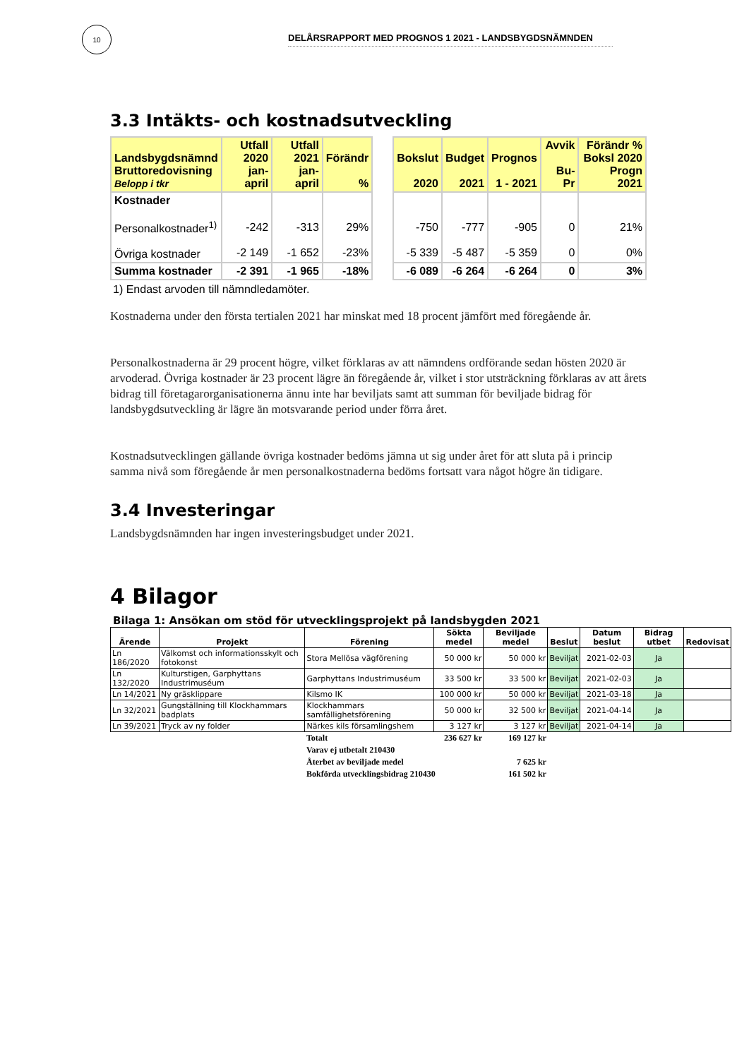10
DELÅRSRAPPORT MED PROGNOS 1 2021 - LANDSBYGDSNÄMNDEN
3.3 Intäkts- och kostnadsutveckling
| Landsbygdsnämnd Bruttoredovisning Belopp i tkr | Utfall 2020 jan-april | Utfall 2021 jan-april | Förändr % | | Bokslut 2020 | Budget 2021 | Prognos 1 - 2021 | Avvik Bu-Pr | Förändr % Boksl 2020 Progn 2021 |
| Kostnader Personalkostnader<sup>1)</sup> Övriga kostnader | -242 -2 149 | -313 -1 652 | 29% -23% | | -750 -5 339 | -777 -5 487 | -905 -5 359 | 0 0 | 21% 0% |
| Summa kostnader | -2 391 | -1 965 | -18% | | -6 089 | -6 264 | -6 264 | 0 | 3% |
1) Endast arvoden till nämndledamöter.
Kostnaderna under den första tertialen 2021 har minskat med 18 procent jämfört med föregående år.
Personalkostnaderna är 29 procent högre, vilket förklaras av att nämndens ordförande sedan hösten 2020 är arvoderad. Övriga kostnader är 23 procent lägre än föregående år, vilket i stor utsträckning förklaras av att årets bidrag till företagarorganisationerna ännu inte har beviljats samt att summan för beviljade bidrag för landsbygdsutveckling är lägre än motsvarande period under förra året.
Kostnadsutvecklingen gällande övriga kostnader bedöms jämna ut sig under året för att sluta på i princip samma nivå som föregående år men personalkostnaderna bedöms fortsatt vara något högre än tidigare.
3.4 Investeringar
Landsbygdsnämnden har ingen investeringsbudget under 2021.
4 Bilagor
Bilaga 1: Ansökan om stöd för utvecklingsprojekt på landsbygden 2021
| Ärende | Projekt | Förening | Sökta medel | Beviljade medel | Beslut | Datum beslut | Bidrag utbet | Redovisat |
| --- | --- | --- | --- | --- | --- | --- | --- | --- |
| Ln 186/2020 | Välkomst och informationsskylt och fotokonst | Stora Mellösa vägförening | 50 000 kr | 50 000 kr | Beviljat | 2021-02-03 | Ja | |
| Ln 132/2020 | Kulturstigen, Garphyttans Industrimuséum | Garphyttans Industrimuséum | 33 500 kr | 33 500 kr | Beviljat | 2021-02-03 | Ja | |
| Ln 14/2021 | Ny gräsklippare | Kilsmo IK | 100 000 kr | 50 000 kr | Beviljat | 2021-03-18 | Ja | |
| Ln 32/2021 | Gungställning till Klockhammars badplats | Klockhammars samfällighetsförening | 50 000 kr | 32 500 kr | Beviljat | 2021-04-14 | Ja | |
| Ln 39/2021 | Tryck av ny folder | Närkes kils församlingshem | 3 127 kr | 3 127 kr | Beviljat | 2021-04-14 | Ja | |
| | | Totalt | 236 627 kr | 169 127 kr | | | | |
| | | Varav ej utbetalt 210430 | | | | | | |
| | | Återbet av beviljade medel | | 7 625 kr | | | | |
| | | Bokförda utvecklingsbidrag 210430 | | 161 502 kr | | | | |